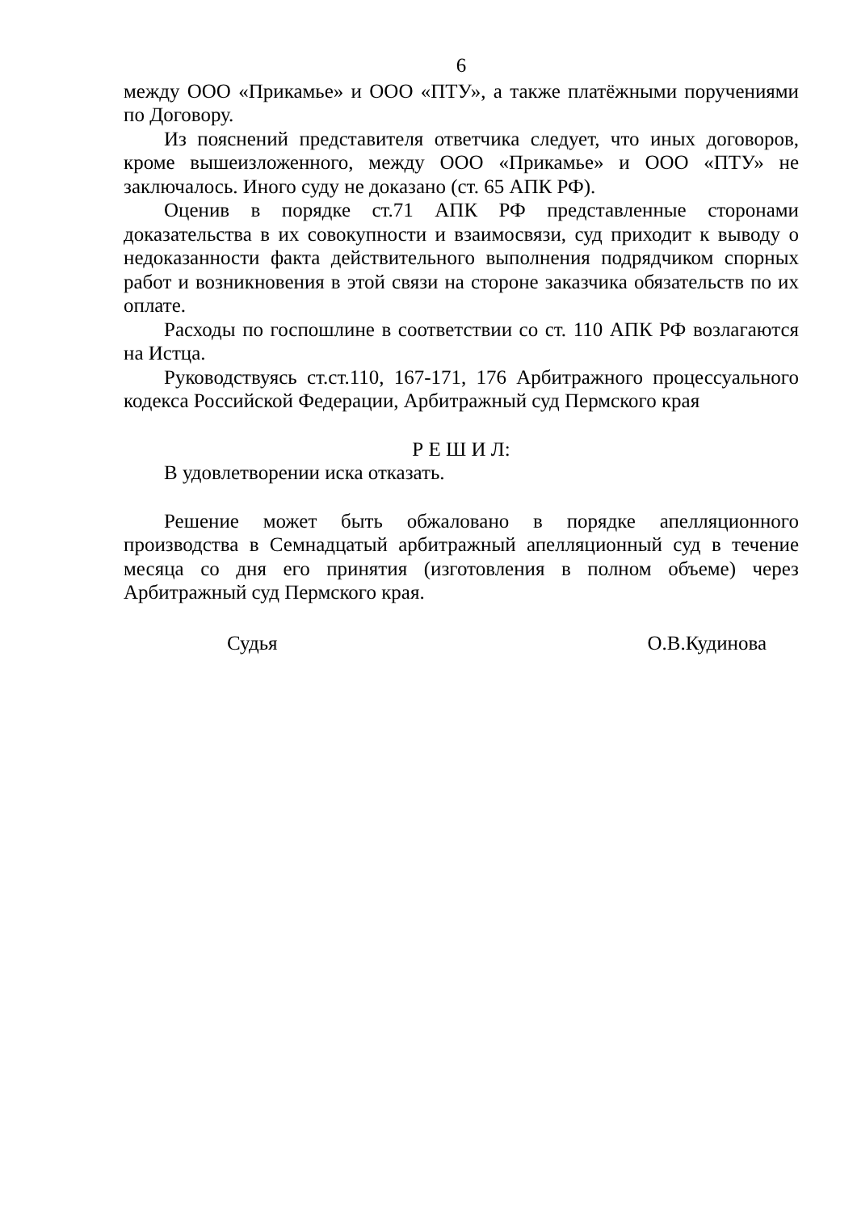6
между ООО «Прикамье» и ООО «ПТУ», а также платёжными поручениями по Договору.
Из пояснений представителя ответчика следует, что иных договоров, кроме вышеизложенного, между ООО «Прикамье» и ООО «ПТУ» не заключалось. Иного суду не доказано (ст. 65 АПК РФ).
Оценив в порядке ст.71 АПК РФ представленные сторонами доказательства в их совокупности и взаимосвязи, суд приходит к выводу о недоказанности факта действительного выполнения подрядчиком спорных работ и возникновения в этой связи на стороне заказчика обязательств по их оплате.
Расходы по госпошлине в соответствии со ст. 110 АПК РФ возлагаются на Истца.
Руководствуясь ст.ст.110, 167-171, 176 Арбитражного процессуального кодекса Российской Федерации, Арбитражный суд Пермского края
Р Е Ш И Л:
В удовлетворении иска отказать.
Решение может быть обжаловано в порядке апелляционного производства в Семнадцатый арбитражный апелляционный суд в течение месяца со дня его принятия (изготовления в полном объеме) через Арбитражный суд Пермского края.
Судья О.В.Кудинова